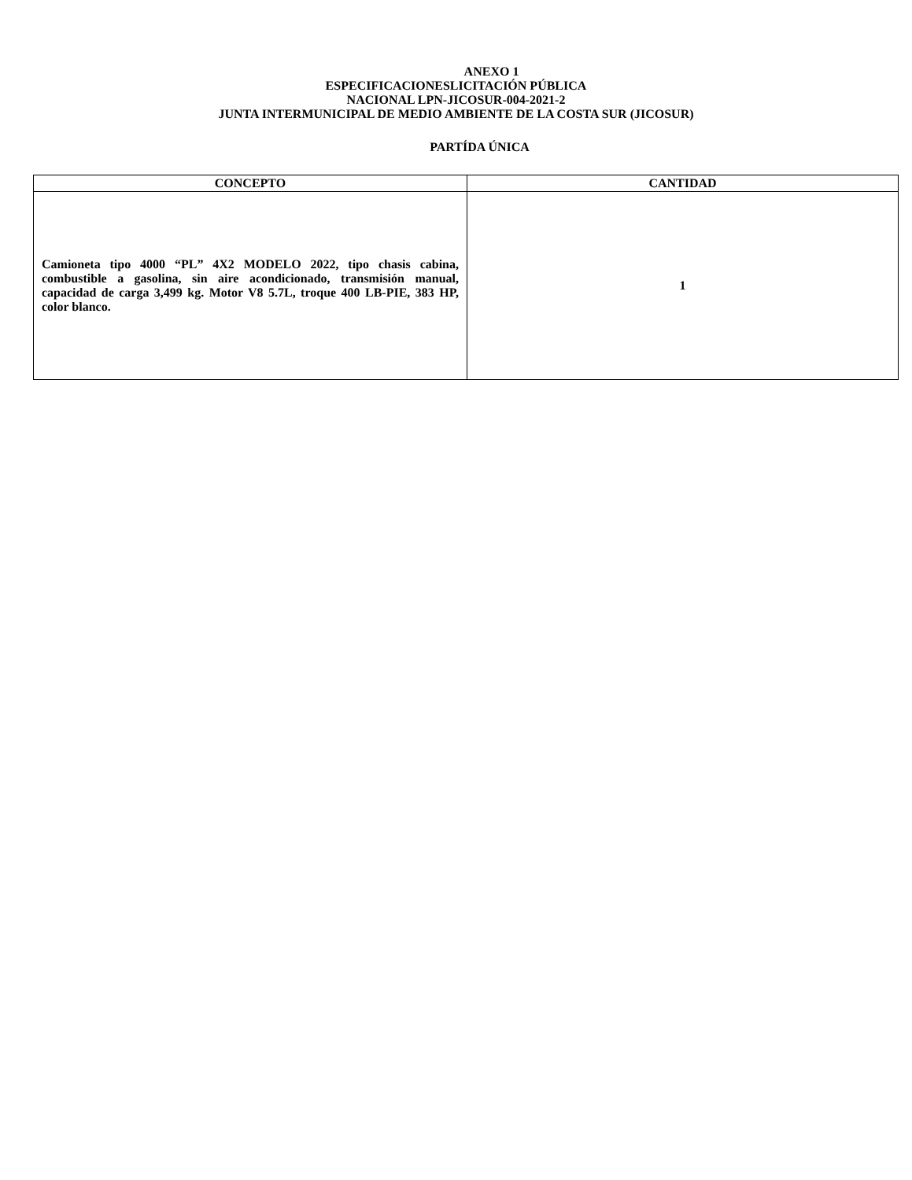ANEXO 1
ESPECIFICACIONESLICITACIÓN PÚBLICA
NACIONAL LPN-JICOSUR-004-2021-2
JUNTA INTERMUNICIPAL DE MEDIO AMBIENTE DE LA COSTA SUR (JICOSUR)
PARTÍDA ÚNICA
| CONCEPTO | CANTIDAD |
| --- | --- |
| Camioneta tipo 4000 “PL” 4X2 MODELO 2022, tipo chasis cabina, combustible a gasolina, sin aire acondicionado, transmisión manual, capacidad de carga 3,499 kg. Motor V8 5.7L, troque 400 LB-PIE, 383 HP, color blanco. | 1 |